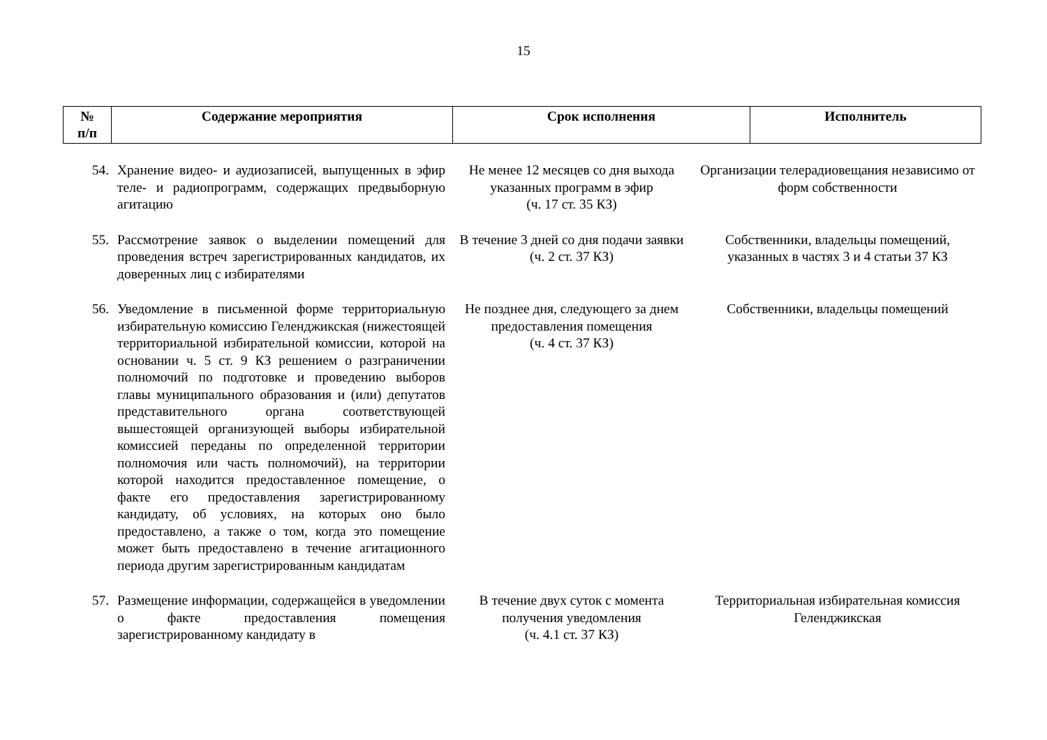15
| № п/п | Содержание мероприятия | Срок исполнения | Исполнитель |
| --- | --- | --- | --- |
| 54. | Хранение видео- и аудиозаписей, выпущенных в эфир теле- и радиопрограмм, содержащих предвыборную агитацию | Не менее 12 месяцев со дня выхода указанных программ в эфир (ч. 17 ст. 35 КЗ) | Организации телерадиовещания независимо от форм собственности |
| 55. | Рассмотрение заявок о выделении помещений для проведения встреч зарегистрированных кандидатов, их доверенных лиц с избирателями | В течение 3 дней со дня подачи заявки (ч. 2 ст. 37 КЗ) | Собственники, владельцы помещений, указанных в частях 3 и 4 статьи 37 КЗ |
| 56. | Уведомление в письменной форме территориальную избирательную комиссию Геленджикская (нижестоящей территориальной избирательной комиссии, которой на основании ч. 5 ст. 9 КЗ решением о разграничении полномочий по подготовке и проведению выборов главы муниципального образования и (или) депутатов представительного органа соответствующей вышестоящей организующей выборы избирательной комиссией переданы по определенной территории полномочия или часть полномочий), на территории которой находится предоставленное помещение, о факте его предоставления зарегистрированному кандидату, об условиях, на которых оно было предоставлено, а также о том, когда это помещение может быть предоставлено в течение агитационного периода другим зарегистрированным кандидатам | Не позднее дня, следующего за днем предоставления помещения (ч. 4 ст. 37 КЗ) | Собственники, владельцы помещений |
| 57. | Размещение информации, содержащейся в уведомлении о факте предоставления помещения зарегистрированному кандидату в | В течение двух суток с момента получения уведомления (ч. 4.1 ст. 37 КЗ) | Территориальная избирательная комиссия Геленджикская |